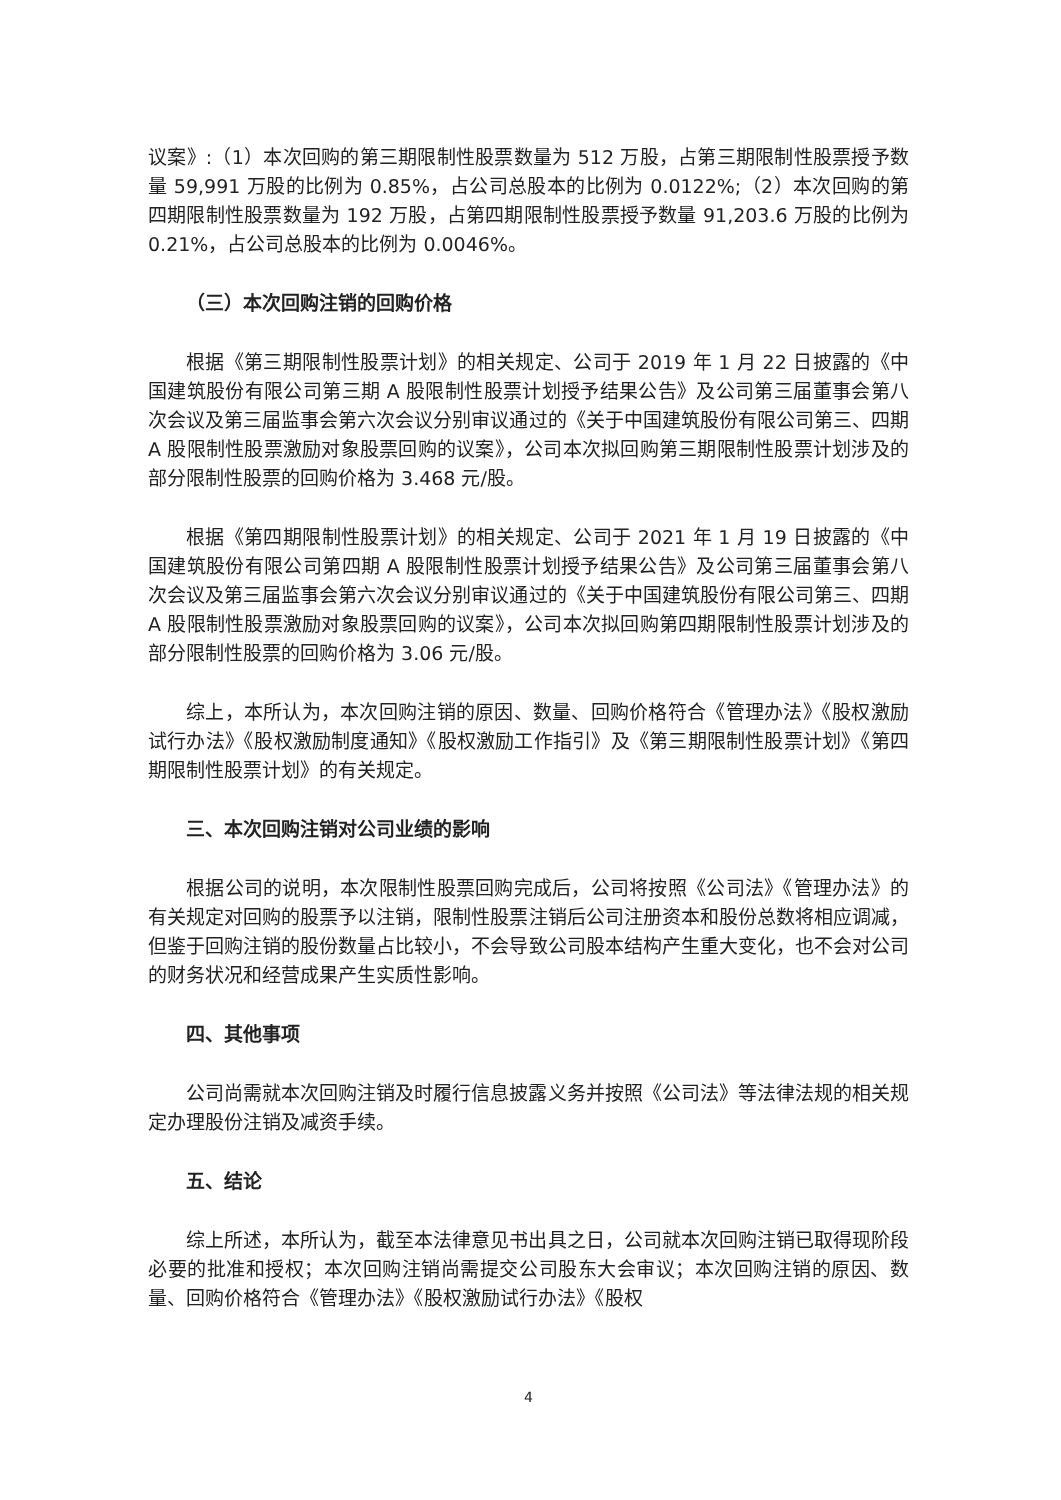议案》:（1）本次回购的第三期限制性股票数量为 512 万股，占第三期限制性股票授予数量 59,991 万股的比例为 0.85%，占公司总股本的比例为 0.0122%;（2）本次回购的第四期限制性股票数量为 192 万股，占第四期限制性股票授予数量 91,203.6 万股的比例为 0.21%，占公司总股本的比例为 0.0046%。
（三）本次回购注销的回购价格
根据《第三期限制性股票计划》的相关规定、公司于 2019 年 1 月 22 日披露的《中国建筑股份有限公司第三期 A 股限制性股票计划授予结果公告》及公司第三届董事会第八次会议及第三届监事会第六次会议分别审议通过的《关于中国建筑股份有限公司第三、四期 A 股限制性股票激励对象股票回购的议案》，公司本次拟回购第三期限制性股票计划涉及的部分限制性股票的回购价格为 3.468 元/股。
根据《第四期限制性股票计划》的相关规定、公司于 2021 年 1 月 19 日披露的《中国建筑股份有限公司第四期 A 股限制性股票计划授予结果公告》及公司第三届董事会第八次会议及第三届监事会第六次会议分别审议通过的《关于中国建筑股份有限公司第三、四期 A 股限制性股票激励对象股票回购的议案》，公司本次拟回购第四期限制性股票计划涉及的部分限制性股票的回购价格为 3.06 元/股。
综上，本所认为，本次回购注销的原因、数量、回购价格符合《管理办法》《股权激励试行办法》《股权激励制度通知》《股权激励工作指引》及《第三期限制性股票计划》《第四期限制性股票计划》的有关规定。
三、本次回购注销对公司业绩的影响
根据公司的说明，本次限制性股票回购完成后，公司将按照《公司法》《管理办法》的有关规定对回购的股票予以注销，限制性股票注销后公司注册资本和股份总数将相应调减，但鉴于回购注销的股份数量占比较小，不会导致公司股本结构产生重大变化，也不会对公司的财务状况和经营成果产生实质性影响。
四、其他事项
公司尚需就本次回购注销及时履行信息披露义务并按照《公司法》等法律法规的相关规定办理股份注销及减资手续。
五、结论
综上所述，本所认为，截至本法律意见书出具之日，公司就本次回购注销已取得现阶段必要的批准和授权；本次回购注销尚需提交公司股东大会审议；本次回购注销的原因、数量、回购价格符合《管理办法》《股权激励试行办法》《股权
4